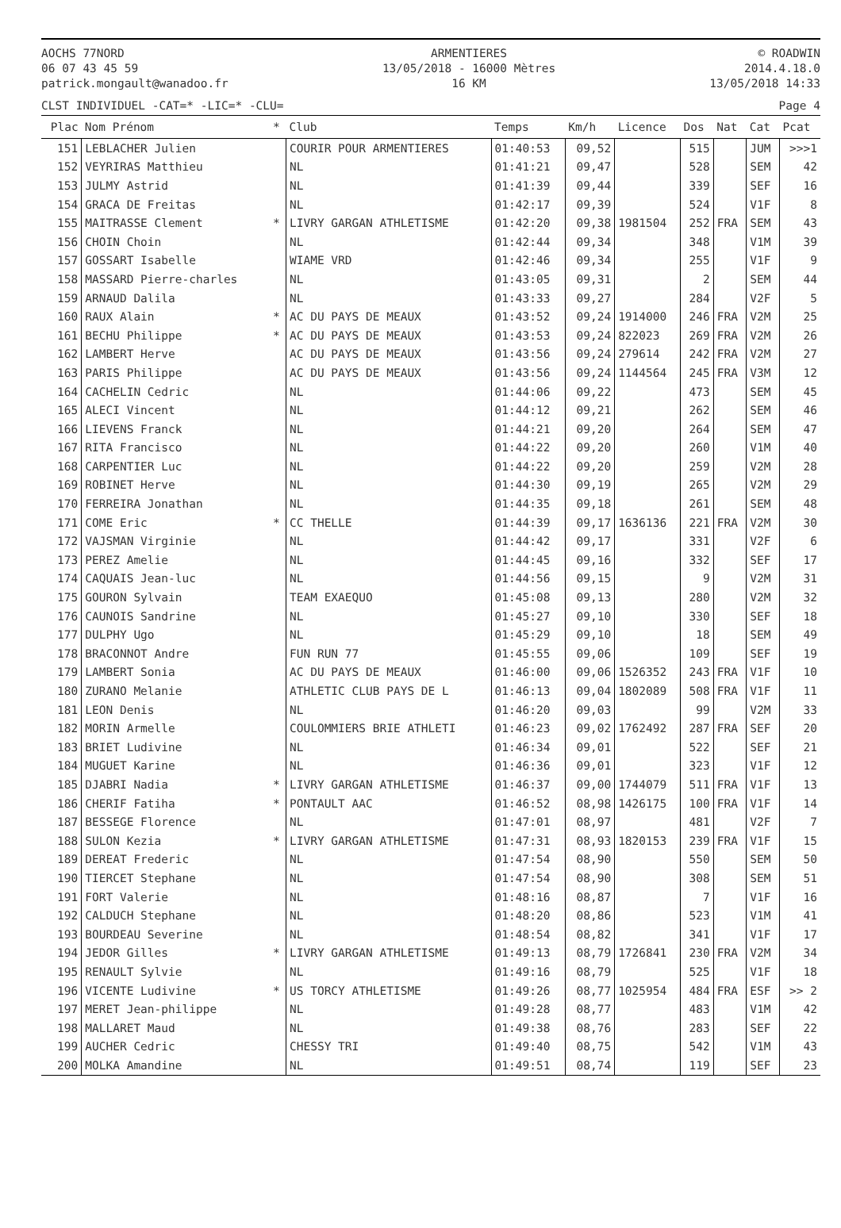AOCHS 77NORD
06 07 43 45 59
patrick.mongault@wanadoo.fr
ARMENTIERES
13/05/2018 - 16000 Mètres
16 KM
© ROADWIN
2014.4.18.0
13/05/2018 14:33
CLST INDIVIDUEL -CAT=* -LIC=* -CLU= Page 4
| Plac | Nom Prénom | * | Club | Temps | Km/h | Licence | Dos | Nat | Cat | Pcat |
| --- | --- | --- | --- | --- | --- | --- | --- | --- | --- | --- |
| 151 | LEBLACHER Julien | | COURIR POUR ARMENTIERES | 01:40:53 | 09,52 | | 515 | | JUM | >>>1 |
| 152 | VEYRIRAS Matthieu | | NL | 01:41:21 | 09,47 | | 528 | | SEM | 42 |
| 153 | JULMY Astrid | | NL | 01:41:39 | 09,44 | | 339 | | SEF | 16 |
| 154 | GRACA DE Freitas | | NL | 01:42:17 | 09,39 | | 524 | | V1F | 8 |
| 155 | MAITRASSE Clement | * | LIVRY GARGAN ATHLETISME | 01:42:20 | 09,38 | 1981504 | 252 | FRA | SEM | 43 |
| 156 | CHOIN Choin | | NL | 01:42:44 | 09,34 | | 348 | | V1M | 39 |
| 157 | GOSSART Isabelle | | WIAME VRD | 01:42:46 | 09,34 | | 255 | | V1F | 9 |
| 158 | MASSARD Pierre-charles | | NL | 01:43:05 | 09,31 | | 2 | | SEM | 44 |
| 159 | ARNAUD Dalila | | NL | 01:43:33 | 09,27 | | 284 | | V2F | 5 |
| 160 | RAUX Alain | * | AC DU PAYS DE MEAUX | 01:43:52 | 09,24 | 1914000 | 246 | FRA | V2M | 25 |
| 161 | BECHU Philippe | * | AC DU PAYS DE MEAUX | 01:43:53 | 09,24 | 822023 | 269 | FRA | V2M | 26 |
| 162 | LAMBERT Herve | | AC DU PAYS DE MEAUX | 01:43:56 | 09,24 | 279614 | 242 | FRA | V2M | 27 |
| 163 | PARIS Philippe | | AC DU PAYS DE MEAUX | 01:43:56 | 09,24 | 1144564 | 245 | FRA | V3M | 12 |
| 164 | CACHELIN Cedric | | NL | 01:44:06 | 09,22 | | 473 | | SEM | 45 |
| 165 | ALECI Vincent | | NL | 01:44:12 | 09,21 | | 262 | | SEM | 46 |
| 166 | LIEVENS Franck | | NL | 01:44:21 | 09,20 | | 264 | | SEM | 47 |
| 167 | RITA Francisco | | NL | 01:44:22 | 09,20 | | 260 | | V1M | 40 |
| 168 | CARPENTIER Luc | | NL | 01:44:22 | 09,20 | | 259 | | V2M | 28 |
| 169 | ROBINET Herve | | NL | 01:44:30 | 09,19 | | 265 | | V2M | 29 |
| 170 | FERREIRA Jonathan | | NL | 01:44:35 | 09,18 | | 261 | | SEM | 48 |
| 171 | COME Eric | * | CC THELLE | 01:44:39 | 09,17 | 1636136 | 221 | FRA | V2M | 30 |
| 172 | VAJSMAN Virginie | | NL | 01:44:42 | 09,17 | | 331 | | V2F | 6 |
| 173 | PEREZ Amelie | | NL | 01:44:45 | 09,16 | | 332 | | SEF | 17 |
| 174 | CAQUAIS Jean-luc | | NL | 01:44:56 | 09,15 | | 9 | | V2M | 31 |
| 175 | GOURON Sylvain | | TEAM EXAEQUO | 01:45:08 | 09,13 | | 280 | | V2M | 32 |
| 176 | CAUNOIS Sandrine | | NL | 01:45:27 | 09,10 | | 330 | | SEF | 18 |
| 177 | DULPHY Ugo | | NL | 01:45:29 | 09,10 | | 18 | | SEM | 49 |
| 178 | BRACONNOT Andre | | FUN RUN 77 | 01:45:55 | 09,06 | | 109 | | SEF | 19 |
| 179 | LAMBERT Sonia | | AC DU PAYS DE MEAUX | 01:46:00 | 09,06 | 1526352 | 243 | FRA | V1F | 10 |
| 180 | ZURANO Melanie | | ATHLETIC CLUB PAYS DE L | 01:46:13 | 09,04 | 1802089 | 508 | FRA | V1F | 11 |
| 181 | LEON Denis | | NL | 01:46:20 | 09,03 | | 99 | | V2M | 33 |
| 182 | MORIN Armelle | | COULOMMIERS BRIE ATHLETI | 01:46:23 | 09,02 | 1762492 | 287 | FRA | SEF | 20 |
| 183 | BRIET Ludivine | | NL | 01:46:34 | 09,01 | | 522 | | SEF | 21 |
| 184 | MUGUET Karine | | NL | 01:46:36 | 09,01 | | 323 | | V1F | 12 |
| 185 | DJABRI Nadia | * | LIVRY GARGAN ATHLETISME | 01:46:37 | 09,00 | 1744079 | 511 | FRA | V1F | 13 |
| 186 | CHERIF Fatiha | * | PONTAULT AAC | 01:46:52 | 08,98 | 1426175 | 100 | FRA | V1F | 14 |
| 187 | BESSEGE Florence | | NL | 01:47:01 | 08,97 | | 481 | | V2F | 7 |
| 188 | SULON Kezia | * | LIVRY GARGAN ATHLETISME | 01:47:31 | 08,93 | 1820153 | 239 | FRA | V1F | 15 |
| 189 | DEREAT Frederic | | NL | 01:47:54 | 08,90 | | 550 | | SEM | 50 |
| 190 | TIERCET Stephane | | NL | 01:47:54 | 08,90 | | 308 | | SEM | 51 |
| 191 | FORT Valerie | | NL | 01:48:16 | 08,87 | | 7 | | V1F | 16 |
| 192 | CALDUCH Stephane | | NL | 01:48:20 | 08,86 | | 523 | | V1M | 41 |
| 193 | BOURDEAU Severine | | NL | 01:48:54 | 08,82 | | 341 | | V1F | 17 |
| 194 | JEDOR Gilles | * | LIVRY GARGAN ATHLETISME | 01:49:13 | 08,79 | 1726841 | 230 | FRA | V2M | 34 |
| 195 | RENAULT Sylvie | | NL | 01:49:16 | 08,79 | | 525 | | V1F | 18 |
| 196 | VICENTE Ludivine | * | US TORCY ATHLETISME | 01:49:26 | 08,77 | 1025954 | 484 | FRA | ESF | >> 2 |
| 197 | MERET Jean-philippe | | NL | 01:49:28 | 08,77 | | 483 | | V1M | 42 |
| 198 | MALLARET Maud | | NL | 01:49:38 | 08,76 | | 283 | | SEF | 22 |
| 199 | AUCHER Cedric | | CHESSY TRI | 01:49:40 | 08,75 | | 542 | | V1M | 43 |
| 200 | MOLKA Amandine | | NL | 01:49:51 | 08,74 | | 119 | | SEF | 23 |